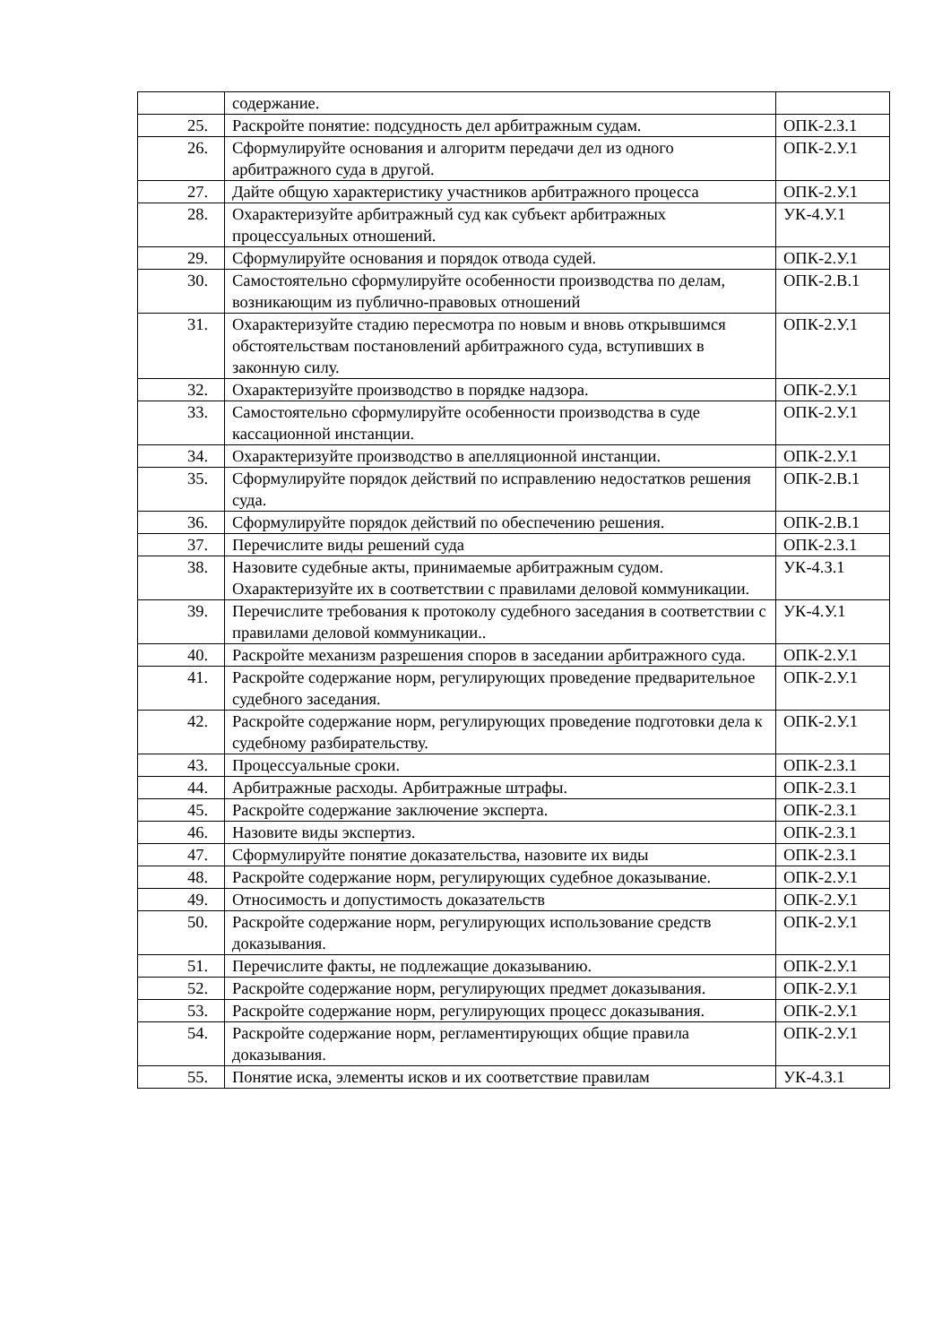| | содержание. | |
| 25. | Раскройте понятие: подсудность дел арбитражным судам. | ОПК-2.З.1 |
| 26. | Сформулируйте основания и алгоритм передачи дел из одного арбитражного суда в другой. | ОПК-2.У.1 |
| 27. | Дайте общую характеристику участников арбитражного процесса | ОПК-2.У.1 |
| 28. | Охарактеризуйте арбитражный суд как субъект арбитражных процессуальных отношений. | УК-4.У.1 |
| 29. | Сформулируйте основания и порядок отвода судей. | ОПК-2.У.1 |
| 30. | Самостоятельно сформулируйте особенности производства по делам, возникающим из публично-правовых отношений | ОПК-2.В.1 |
| 31. | Охарактеризуйте стадию пересмотра по новым и вновь открывшимся обстоятельствам постановлений арбитражного суда, вступивших в законную силу. | ОПК-2.У.1 |
| 32. | Охарактеризуйте производство в порядке надзора. | ОПК-2.У.1 |
| 33. | Самостоятельно сформулируйте особенности производства в суде кассационной инстанции. | ОПК-2.У.1 |
| 34. | Охарактеризуйте производство в апелляционной инстанции. | ОПК-2.У.1 |
| 35. | Сформулируйте порядок действий по исправлению недостатков решения суда. | ОПК-2.В.1 |
| 36. | Сформулируйте порядок действий по обеспечению решения. | ОПК-2.В.1 |
| 37. | Перечислите виды решений суда | ОПК-2.З.1 |
| 38. | Назовите судебные акты, принимаемые арбитражным судом. Охарактеризуйте их в соответствии с правилами деловой коммуникации. | УК-4.З.1 |
| 39. | Перечислите требования к протоколу судебного заседания в соответствии с правилами деловой коммуникации.. | УК-4.У.1 |
| 40. | Раскройте механизм разрешения споров в заседании арбитражного суда. | ОПК-2.У.1 |
| 41. | Раскройте содержание норм, регулирующих проведение предварительное судебного заседания. | ОПК-2.У.1 |
| 42. | Раскройте содержание норм, регулирующих проведение подготовки дела к судебному разбирательству. | ОПК-2.У.1 |
| 43. | Процессуальные сроки. | ОПК-2.З.1 |
| 44. | Арбитражные расходы. Арбитражные штрафы. | ОПК-2.З.1 |
| 45. | Раскройте содержание заключение эксперта. | ОПК-2.З.1 |
| 46. | Назовите виды экспертиз. | ОПК-2.З.1 |
| 47. | Сформулируйте понятие доказательства, назовите их виды | ОПК-2.З.1 |
| 48. | Раскройте содержание норм, регулирующих судебное доказывание. | ОПК-2.У.1 |
| 49. | Относимость и допустимость доказательств | ОПК-2.У.1 |
| 50. | Раскройте содержание норм, регулирующих использование средств доказывания. | ОПК-2.У.1 |
| 51. | Перечислите факты, не подлежащие доказыванию. | ОПК-2.У.1 |
| 52. | Раскройте содержание норм, регулирующих предмет доказывания. | ОПК-2.У.1 |
| 53. | Раскройте содержание норм, регулирующих процесс доказывания. | ОПК-2.У.1 |
| 54. | Раскройте содержание норм, регламентирующих общие правила доказывания. | ОПК-2.У.1 |
| 55. | Понятие иска, элементы исков и их соответствие правилам | УК-4.З.1 |